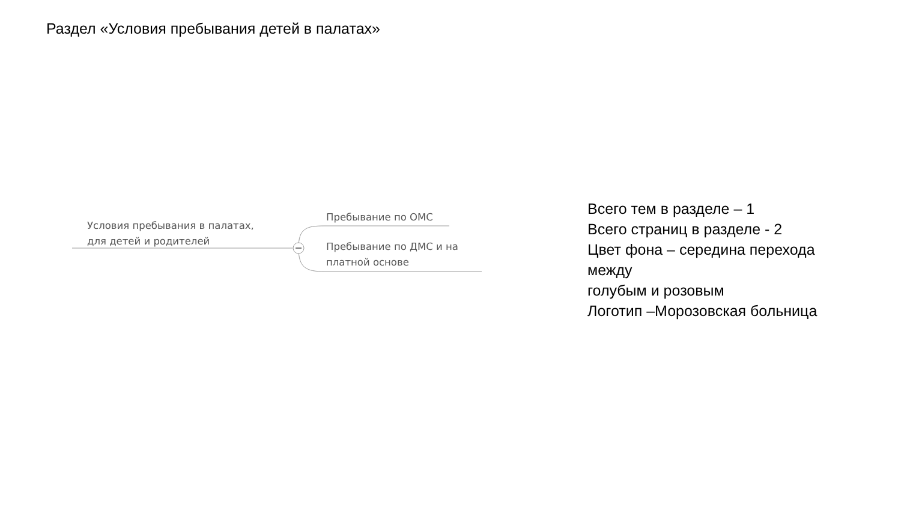Раздел «Условия пребывания детей в палатах»
Условия пребывания в палатах,
для детей и родителей
Пребывание по ОМС
Пребывание по ДМС и на
платной основе
Всего тем в разделе – 1
Всего страниц в разделе - 2
Цвет фона – середина перехода
между
голубым и розовым
Логотип –Морозовская больница